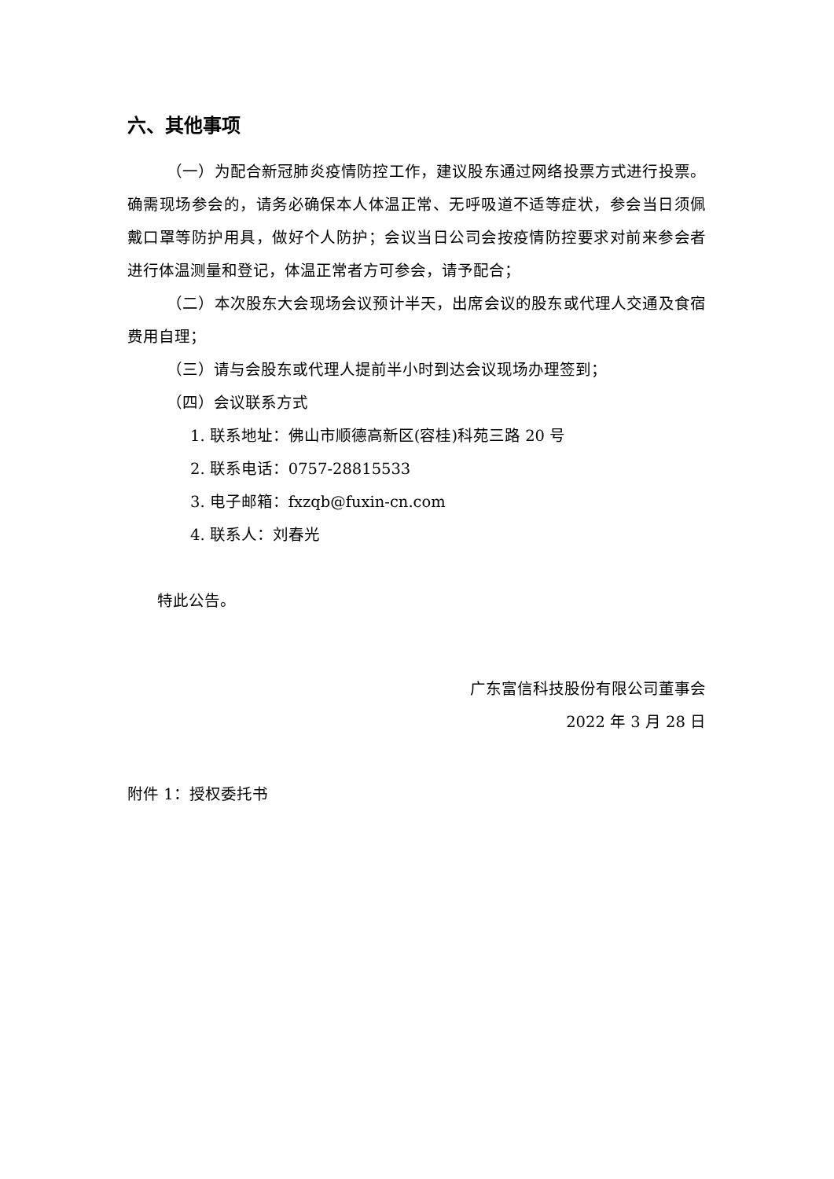六、其他事项
（一）为配合新冠肺炎疫情防控工作，建议股东通过网络投票方式进行投票。确需现场参会的，请务必确保本人体温正常、无呼吸道不适等症状，参会当日须佩戴口罩等防护用具，做好个人防护；会议当日公司会按疫情防控要求对前来参会者进行体温测量和登记，体温正常者方可参会，请予配合；
（二）本次股东大会现场会议预计半天，出席会议的股东或代理人交通及食宿费用自理；
（三）请与会股东或代理人提前半小时到达会议现场办理签到；
（四）会议联系方式
1. 联系地址：佛山市顺德高新区(容桂)科苑三路 20 号
2. 联系电话：0757-28815533
3. 电子邮箱：fxzqb@fuxin-cn.com
4. 联系人：刘春光
特此公告。
广东富信科技股份有限公司董事会
2022 年 3 月 28 日
附件 1：授权委托书